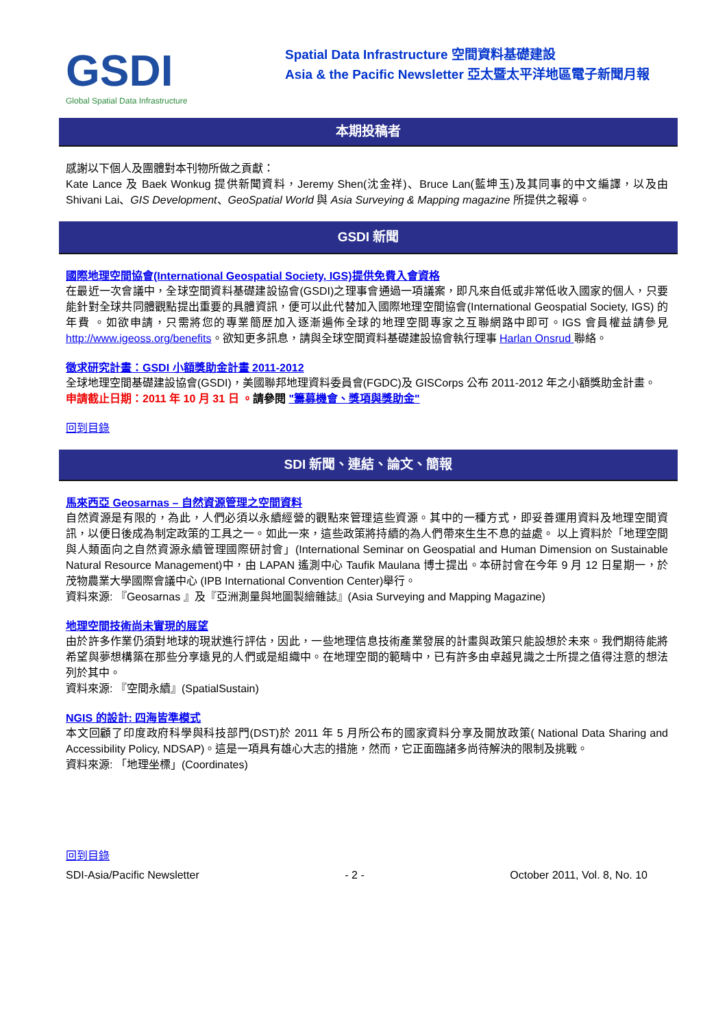GSDI
Global Spatial Data Infrastructure
Spatial Data Infrastructure 空間資料基礎建設
Asia & the Pacific Newsletter 亞太暨太平洋地區電子新聞月報
本期投稿者
感謝以下個人及團體對本刊物所做之貢獻：
Kate Lance 及 Baek Wonkug 提供新聞資料，Jeremy Shen(沈金祥)、Bruce Lan(藍坤玉)及其同事的中文編譯，以及由 Shivani Lai、GIS Development、GeoSpatial World 與 Asia Surveying & Mapping magazine 所提供之報導。
GSDI 新聞
國際地理空間協會(International Geospatial Society, IGS)提供免費入會資格
在最近一次會議中，全球空間資料基礎建設協會(GSDI)之理事會通過一項議案，即凡來自低或非常低收入國家的個人，只要能針對全球共同體觀點提出重要的具體資訊，便可以此代替加入國際地理空間協會(International Geospatial Society, IGS) 的年費 。如欲申請，只需將您的專業簡歷加入逐漸遍佈全球的地理空間專家之互聯網路中即可。IGS 會員權益請參見 http://www.igeoss.org/benefits。欲知更多訊息，請與全球空間資料基礎建設協會執行理事 Harlan Onsrud 聯絡。
徵求研究計畫：GSDI 小額獎助金計畫 2011-2012
全球地理空間基礎建設協會(GSDI)，美國聯邦地理資料委員會(FGDC)及 GISCorps 公布 2011-2012 年之小額獎助金計畫。
申請截止日期：2011 年 10 月 31 日 。請參閱 "籌募機會、獎項與獎助金"
回到目錄
SDI 新聞、連結、論文、簡報
馬來西亞 Geosarnas – 自然資源管理之空間資料
自然資源是有限的，為此，人們必須以永續經營的觀點來管理這些資源。其中的一種方式，即妥善運用資料及地理空間資訊，以便日後成為制定政策的工具之一。如此一來，這些政策將持續的為人們帶來生生不息的益處。 以上資料於「地理空間與人類面向之自然資源永續管理國際研討會」(International Seminar on Geospatial and Human Dimension on Sustainable Natural Resource Management)中，由 LAPAN 遙測中心 Taufik Maulana 博士提出。本研討會在今年 9 月 12 日星期一，於茂物農業大學國際會議中心 (IPB International Convention Center)舉行。
資料來源: 『Geosarnas 』及『亞洲測量與地圖製繪雜誌』(Asia Surveying and Mapping Magazine)
地理空間技術尚未實現的展望
由於許多作業仍須對地球的現狀進行評估，因此，一些地理信息技術產業發展的計畫與政策只能設想於未來。我們期待能將希望與夢想構築在那些分享遠見的人們或是組織中。在地理空間的範疇中，已有許多由卓越見識之士所提之值得注意的想法列於其中。
資料來源: 『空間永續』(SpatialSustain)
NGIS 的設計: 四海皆準模式
本文回顧了印度政府科學與科技部門(DST)於 2011 年 5 月所公布的國家資料分享及開放政策( National Data Sharing and Accessibility Policy, NDSAP)。這是一項具有雄心大志的措施，然而，它正面臨諸多尚待解決的限制及挑戰。
資料來源: 「地理坐標」(Coordinates)
回到目錄
SDI-Asia/Pacific Newsletter - 2 - October 2011, Vol. 8, No. 10